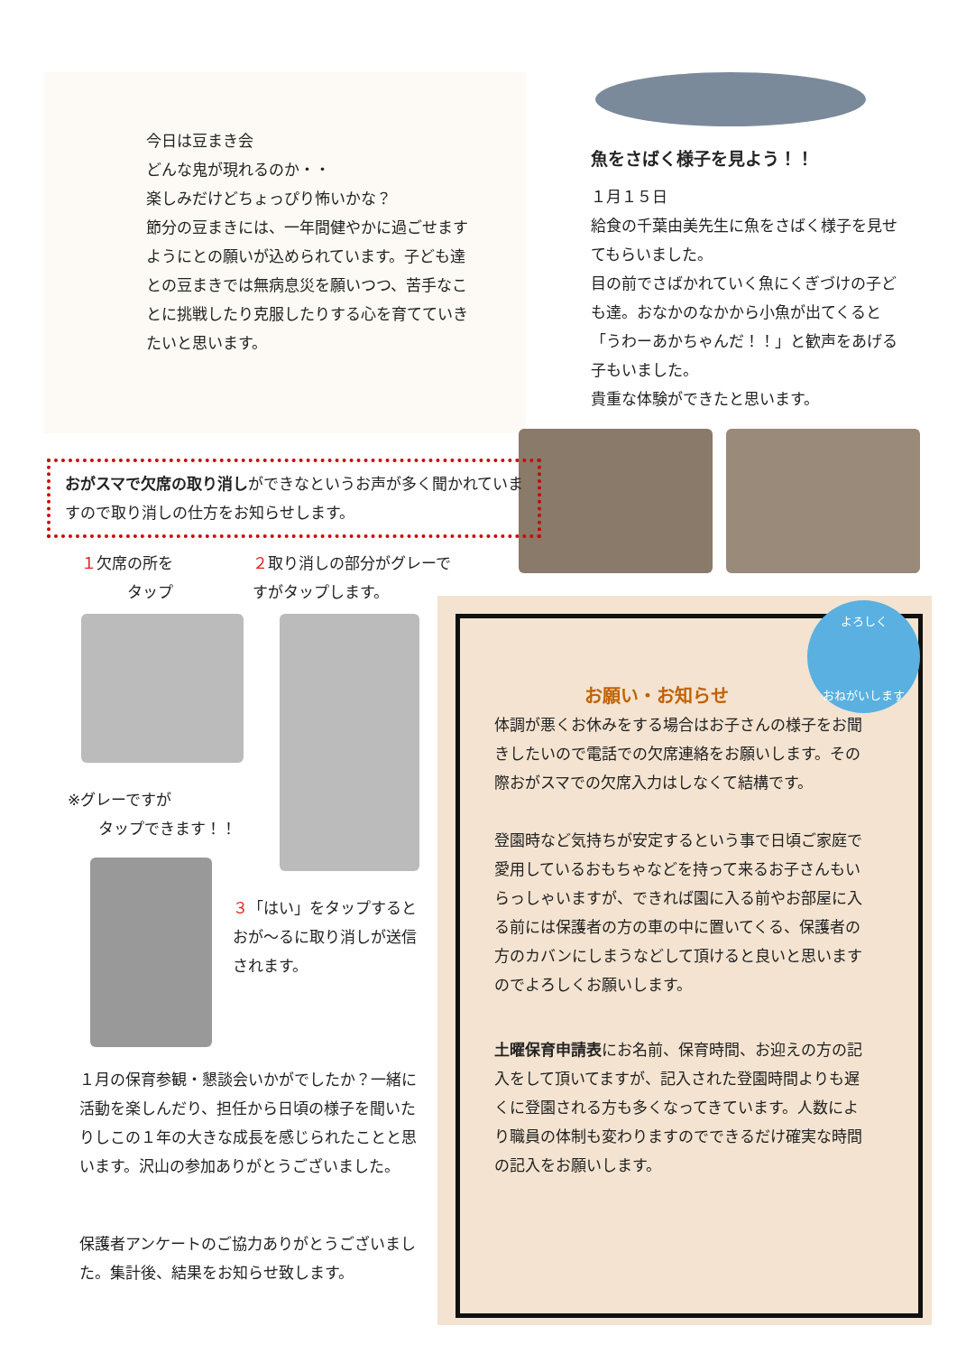今日は豆まき会
どんな鬼が現れるのか・・
楽しみだけどちょっぴり怖いかな？
節分の豆まきには、一年間健やかに過ごせますようにとの願いが込められています。子ども達との豆まきでは無病息災を願いつつ、苦手なことに挑戦したり克服したりする心を育てていきたいと思います。
魚をさばく様子を見よう！！
１月１５日
給食の千葉由美先生に魚をさばく様子を見せてもらいました。
目の前でさばかれていく魚にくぎづけの子ども達。おなかのなかから小魚が出てくると「うわーあかちゃんだ！！」と歓声をあげる子もいました。
貴重な体験ができたと思います。
おがスマで欠席の取り消しができなというお声が多く聞かれていますので取り消しの仕方をお知らせします。
１欠席の所を
　　　タップ
２取り消しの部分がグレーですがタップします。
※グレーですが
　　タップできます！！
３「はい」をタップするとおが～るに取り消しが送信されます。
１月の保育参観・懇談会いかがでしたか？一緒に活動を楽しんだり、担任から日頃の様子を聞いたりしこの１年の大きな成長を感じられたことと思います。沢山の参加ありがとうございました。
保護者アンケートのご協力ありがとうございました。集計後、結果をお知らせ致します。
お願い・お知らせ
体調が悪くお休みをする場合はお子さんの様子をお聞きしたいので電話での欠席連絡をお願いします。その際おがスマでの欠席入力はしなくて結構です。
登園時など気持ちが安定するという事で日頃ご家庭で愛用しているおもちゃなどを持って来るお子さんもいらっしゃいますが、できれば園に入る前やお部屋に入る前には保護者の方の車の中に置いてくる、保護者の方のカバンにしまうなどして頂けると良いと思いますのでよろしくお願いします。
土曜保育申請表にお名前、保育時間、お迎えの方の記入をして頂いてますが、記入された登園時間よりも遅くに登園される方も多くなってきています。人数により職員の体制も変わりますのでできるだけ確実な時間の記入をお願いします。
よろしく
おねがいします